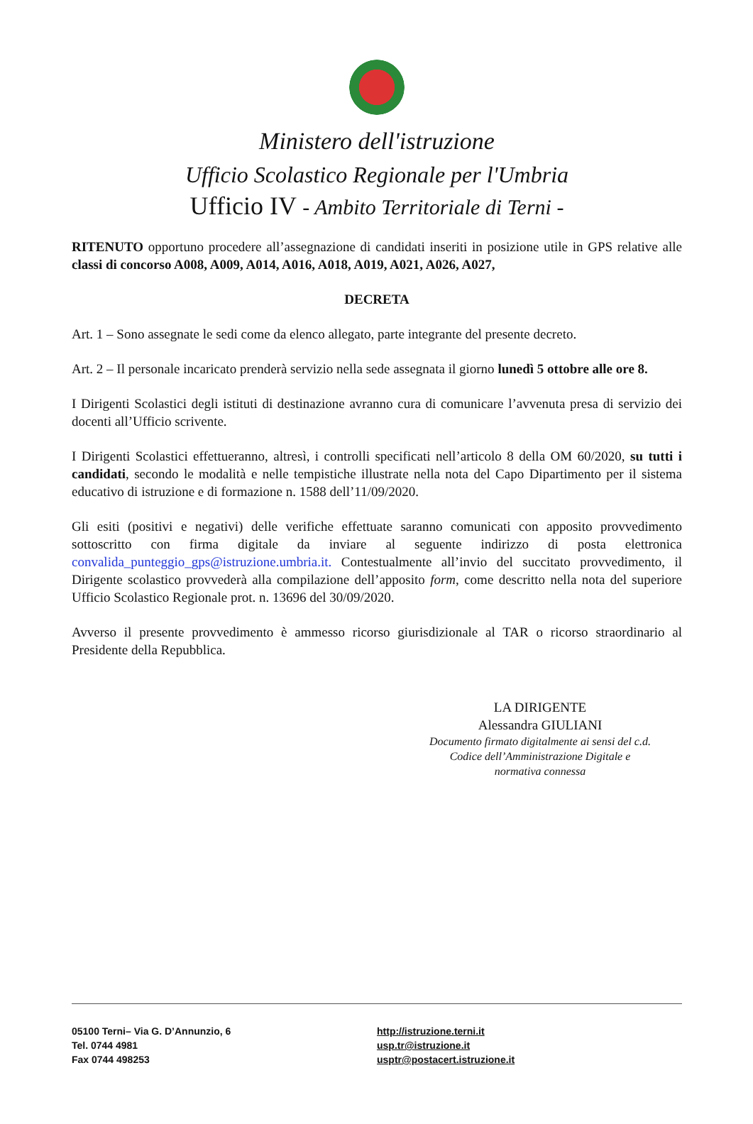Ministero dell'istruzione
Ufficio Scolastico Regionale per l'Umbria
Ufficio IV - Ambito Territoriale di Terni -
RITENUTO opportuno procedere all’assegnazione di candidati inseriti in posizione utile in GPS relative alle classi di concorso A008, A009, A014, A016, A018, A019, A021, A026, A027,
DECRETA
Art. 1 – Sono assegnate le sedi come da elenco allegato, parte integrante del presente decreto.
Art. 2 – Il personale incaricato prenderà servizio nella sede assegnata il giorno lunedì 5 ottobre alle ore 8.
I Dirigenti Scolastici degli istituti di destinazione avranno cura di comunicare l’avvenuta presa di servizio dei docenti all’Ufficio scrivente.
I Dirigenti Scolastici effettueranno, altresì, i controlli specificati nell’articolo 8 della OM 60/2020, su tutti i candidati, secondo le modalità e nelle tempistiche illustrate nella nota del Capo Dipartimento per il sistema educativo di istruzione e di formazione n. 1588 dell’11/09/2020.
Gli esiti (positivi e negativi) delle verifiche effettuate saranno comunicati con apposito provvedimento sottoscritto con firma digitale da inviare al seguente indirizzo di posta elettronica convalida_punteggio_gps@istruzione.umbria.it. Contestualmente all’invio del succitato provvedimento, il Dirigente scolastico provvederà alla compilazione dell’apposito form, come descritto nella nota del superiore Ufficio Scolastico Regionale prot. n. 13696 del 30/09/2020.
Avverso il presente provvedimento è ammesso ricorso giurisdizionale al TAR o ricorso straordinario al Presidente della Repubblica.
LA DIRIGENTE
Alessandra GIULIANI
Documento firmato digitalmente ai sensi del c.d. Codice dell’Amministrazione Digitale e normativa connessa
05100 Terni– Via G. D’Annunzio, 6
Tel. 0744 4981
Fax 0744 498253
http://istruzione.terni.it
usp.tr@istruzione.it
usptr@postacert.istruzione.it